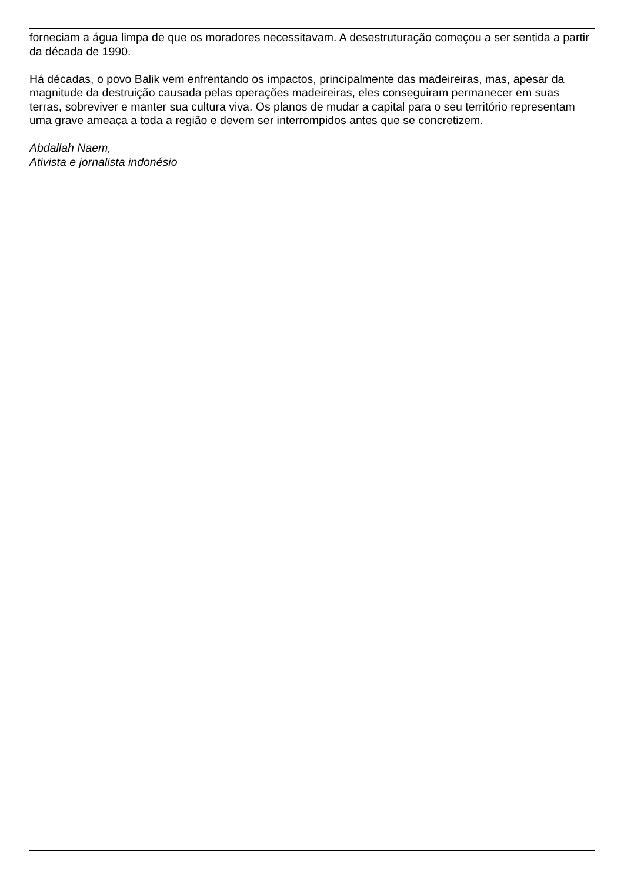forneciam a água limpa de que os moradores necessitavam. A desestruturação começou a ser sentida a partir da década de 1990.
Há décadas, o povo Balik vem enfrentando os impactos, principalmente das madeireiras, mas, apesar da magnitude da destruição causada pelas operações madeireiras, eles conseguiram permanecer em suas terras, sobreviver e manter sua cultura viva. Os planos de mudar a capital para o seu território representam uma grave ameaça a toda a região e devem ser interrompidos antes que se concretizem.
Abdallah Naem,
Ativista e jornalista indonésio